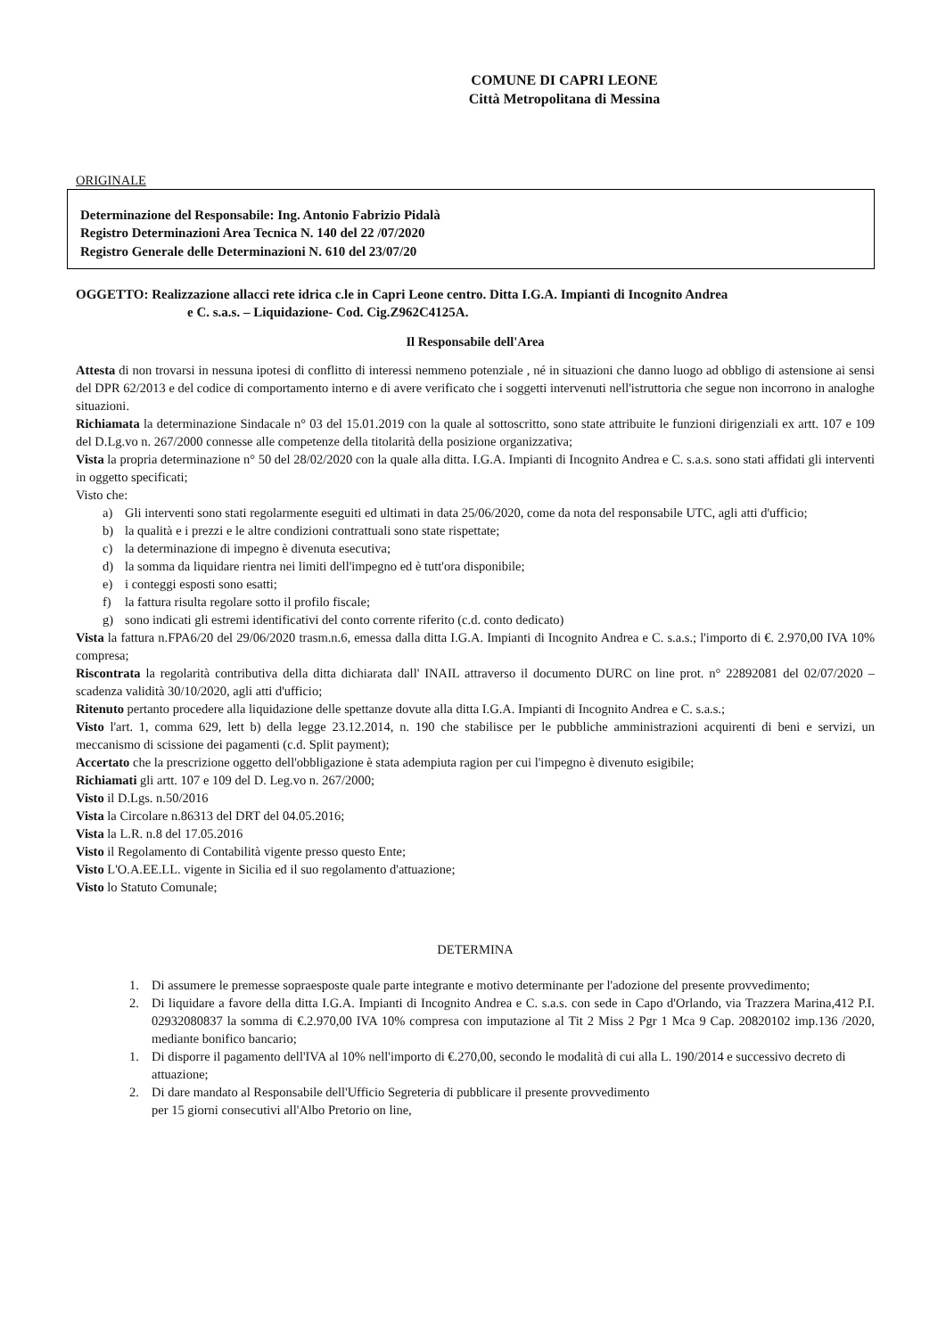COMUNE DI CAPRI LEONE
Città Metropolitana di Messina
ORIGINALE
Determinazione del Responsabile: Ing. Antonio Fabrizio Pidalà
Registro Determinazioni Area Tecnica N. 140 del 22 /07/2020
Registro Generale delle Determinazioni N. 610 del 23/07/20
OGGETTO: Realizzazione allacci rete idrica c.le in Capri Leone centro. Ditta I.G.A. Impianti di Incognito Andrea
e C. s.a.s. – Liquidazione- Cod. Cig.Z962C4125A.
Il Responsabile dell'Area
Attesta di non trovarsi in nessuna ipotesi di conflitto di interessi nemmeno potenziale , né in situazioni che danno luogo ad obbligo di astensione ai sensi del DPR 62/2013 e del codice di comportamento interno e di avere verificato che i soggetti intervenuti nell'istruttoria che segue non incorrono in analoghe situazioni.
Richiamata la determinazione Sindacale n° 03 del 15.01.2019 con la quale al sottoscritto, sono state attribuite le funzioni dirigenziali ex artt. 107 e 109 del D.Lg.vo n. 267/2000 connesse alle competenze della titolarità della posizione organizzativa;
Vista la propria determinazione n° 50 del 28/02/2020 con la quale alla ditta. I.G.A. Impianti di Incognito Andrea e C. s.a.s. sono stati affidati gli interventi in oggetto specificati;
Visto che:
a) Gli interventi sono stati regolarmente eseguiti ed ultimati in data 25/06/2020, come da nota del responsabile UTC, agli atti d'ufficio;
b) la qualità e i prezzi e le altre condizioni contrattuali sono state rispettate;
c) la determinazione di impegno è divenuta esecutiva;
d) la somma da liquidare rientra nei limiti dell'impegno ed è tutt'ora disponibile;
e) i conteggi esposti sono esatti;
f) la fattura risulta regolare sotto il profilo fiscale;
g) sono indicati gli estremi identificativi del conto corrente riferito (c.d. conto dedicato)
Vista la fattura n.FPA6/20 del 29/06/2020 trasm.n.6, emessa dalla ditta I.G.A. Impianti di Incognito Andrea e C. s.a.s.; l'importo di €. 2.970,00 IVA 10% compresa;
Riscontrata la regolarità contributiva della ditta dichiarata dall' INAIL attraverso il documento DURC on line prot. n° 22892081 del 02/07/2020 – scadenza validità 30/10/2020, agli atti d'ufficio;
Ritenuto pertanto procedere alla liquidazione delle spettanze dovute alla ditta I.G.A. Impianti di Incognito Andrea e C. s.a.s.;
Visto l'art. 1, comma 629, lett b) della legge 23.12.2014, n. 190 che stabilisce per le pubbliche amministrazioni acquirenti di beni e servizi, un meccanismo di scissione dei pagamenti (c.d. Split payment);
Accertato che la prescrizione oggetto dell'obbligazione è stata adempiuta ragion per cui l'impegno è divenuto esigibile;
Richiamati gli artt. 107 e 109 del D. Leg.vo n. 267/2000;
Visto il D.Lgs. n.50/2016
Vista la Circolare n.86313 del DRT del 04.05.2016;
Vista la L.R. n.8 del 17.05.2016
Visto il Regolamento di Contabilità vigente presso questo Ente;
Visto L'O.A.EE.LL. vigente in Sicilia ed il suo regolamento d'attuazione;
Visto lo Statuto Comunale;
DETERMINA
1. Di assumere le premesse sopraesposte quale parte integrante e motivo determinante per l'adozione del presente provvedimento;
2. Di liquidare a favore della ditta I.G.A. Impianti di Incognito Andrea e C. s.a.s. con sede in Capo d'Orlando, via Trazzera Marina,412 P.I. 02932080837 la somma di €.2.970,00 IVA 10% compresa con imputazione al Tit 2 Miss 2 Pgr 1 Mca 9 Cap. 20820102 imp.136 /2020, mediante bonifico bancario;
1. Di disporre il pagamento dell'IVA al 10% nell'importo di €.270,00, secondo le modalità di cui alla L. 190/2014 e successivo decreto di attuazione;
2. Di dare mandato al Responsabile dell'Ufficio Segreteria di pubblicare il presente provvedimento
per 15 giorni consecutivi all'Albo Pretorio on line,